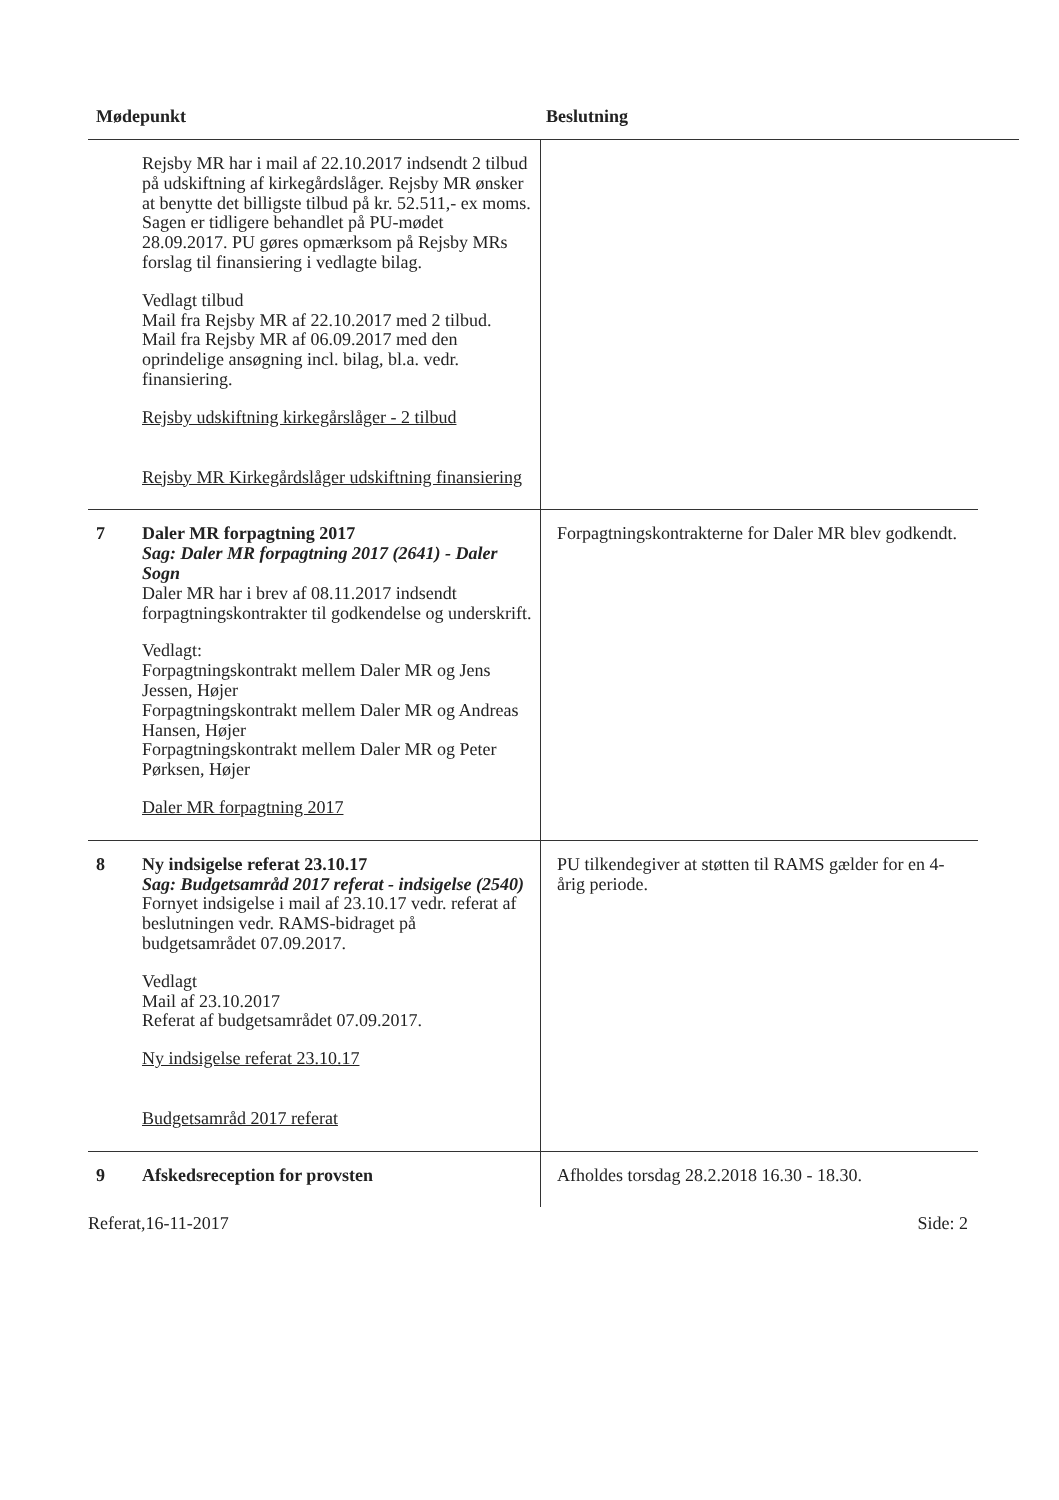Mødepunkt Beslutning
| | Rejsby MR har i mail af 22.10.2017 indsendt 2 tilbud på udskiftning af kirkegårdslåger. Rejsby MR ønsker at benytte det billigste tilbud på kr. 52.511,- ex moms. Sagen er tidligere behandlet på PU-mødet 28.09.2017. PU gøres opmærksom på Rejsby MRs forslag til finansiering i vedlagte bilag. Vedlagt tilbud Mail fra Rejsby MR af 22.10.2017 med 2 tilbud. Mail fra Rejsby MR af 06.09.2017 med den oprindelige ansøgning incl. bilag, bl.a. vedr. finansiering. Rejsby udskiftning kirkegårslåger - 2 tilbud Rejsby MR Kirkegårdslåger udskiftning finansiering | |
| 7 | Daler MR forpagtning 2017 Sag: Daler MR forpagtning 2017 (2641) - Daler Sogn Daler MR har i brev af 08.11.2017 indsendt forpagtningskontrakter til godkendelse og underskrift. Vedlagt: Forpagtningskontrakt mellem Daler MR og Jens Jessen, Højer Forpagtningskontrakt mellem Daler MR og Andreas Hansen, Højer Forpagtningskontrakt mellem Daler MR og Peter Pørksen, Højer Daler MR forpagtning 2017 | Forpagtningskontrakterne for Daler MR blev godkendt. |
| 8 | Ny indsigelse referat 23.10.17 Sag: Budgetsamråd 2017 referat - indsigelse (2540) Fornyet indsigelse i mail af 23.10.17 vedr. referat af beslutningen vedr. RAMS-bidraget på budgetsamrådet 07.09.2017. Vedlagt Mail af 23.10.2017 Referat af budgetsamrådet 07.09.2017. Ny indsigelse referat 23.10.17 Budgetsamråd 2017 referat | PU tilkendegiver at støtten til RAMS gælder for en 4-årig periode. |
| 9 | Afskedsreception for provsten | Afholdes torsdag 28.2.2018 16.30 - 18.30. |
Referat,16-11-2017 Side: 2